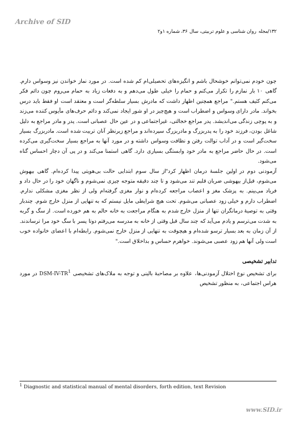Archive of SID
۱۳۲/مجله روان شناسی و علوم تربیتی، سال ۳۶، شماره ۱و۲
چون خودم نمی‌توانم خوشحال باشم و انگیزه‌های تحصیلی‌ام کم شده است. در مورد نماز خواندن نیز وسواس دارم. گاهی ۱۰ بار نمازم را تکرار می‌کنم و حمام را خیلی طول می‌دهم و به دفعات زیاد به حمام می‌روم چون دائم فکر می‌کنم کثیف هستم." مراجع همچنین اظهار داشت که مادرش بسیار سلطه‌گر است و معتقد است او فقط باید درس بخواند. مادر دارای وسواس و اضطراب است و هیچ‌چیز در او شور ایجاد نمی‌کند و دائم حرف‌های مأیوس کننده می‌زند و به پوچی زندگی می‌اندیشد. پدر مراجع خجالتی، غیراجتماعی و در عین حال عصبانی است. پدر و مادر مراجع به دلیل شاغل بودن، فرزند خود را به پدربزرگ و مادربزرگ سپرده‌اند و مراجع زیرنظر آنان تربیت شده است. مادربزرگ بسیار سخت‌گیر است و در آداب توالت رفتن و نظافت وسواس داشته و در مورد آنها به مراجع بسیار سخت‌گیری می‌کرده است. در حال حاضر مراجع به مادر خود وابستگی بسیاری دارد. گاهی استمنا می‌کند و در پی آن دچار احساس گناه می‌شود.
آزمودنی دوم در اولین جلسهٔ درمان اظهار کرد"از سال سوم ابتدایی حالت بی‌هویتی پیدا کرده‌ام. گاهی بیهوش می‌شوم، قبل‌از بیهوشی ضربان قلبم تند می‌شود و تا چند دقیقه متوجه چیزی نمی‌شوم و ناگهان خود را در حال داد و فریاد می‌بینم. به پزشک مغز و اعصاب مراجعه کرده‌ام و نوار مغزی گرفته‌ام ولی از نظر مغزی مشکلی ندارم. اضطراب دارم و خیلی زود عصبانی می‌شوم. تحت هیچ شرایطی مایل نیستم که به تنهایی از منزل خارج شوم. چندبار وقتی به توصیهٔ درمانگران تنها از منزل خارج شدم به هنگام مراجعت به خانه حالم به هم خورده است. از سگ و گربه به شدت می‌ترسم و یادم می‌آید که چند سال قبل وقتی از خانه به مدرسه می‌رفتم دوتا پسر با سگ خود مرا ترساندند. از آن زمان به بعد بسیار ترسو شده‌ام و هیچوقت به تنهایی از منزل خارج نمی‌شوم. رابطه‌ام با اعضای خانواده خوب است ولی آنها هم زود عصبی می‌شوند. خواهرم حساس و بداخلاق است."
تدابیر تشخیصی
برای تشخیص نوع اختلال آزمودنی‌ها، علاوه بر مصاحبهٔ بالینی و توجه به ملاک‌های تشخیصی DSM-IV-TR<sup>1</sup> در مورد هراس اجتماعی، به منظور تشخیص
<sup>1</sup> Diagnostic and statistical manual of mental disorders, forth edition, text Revision
www.SID.ir